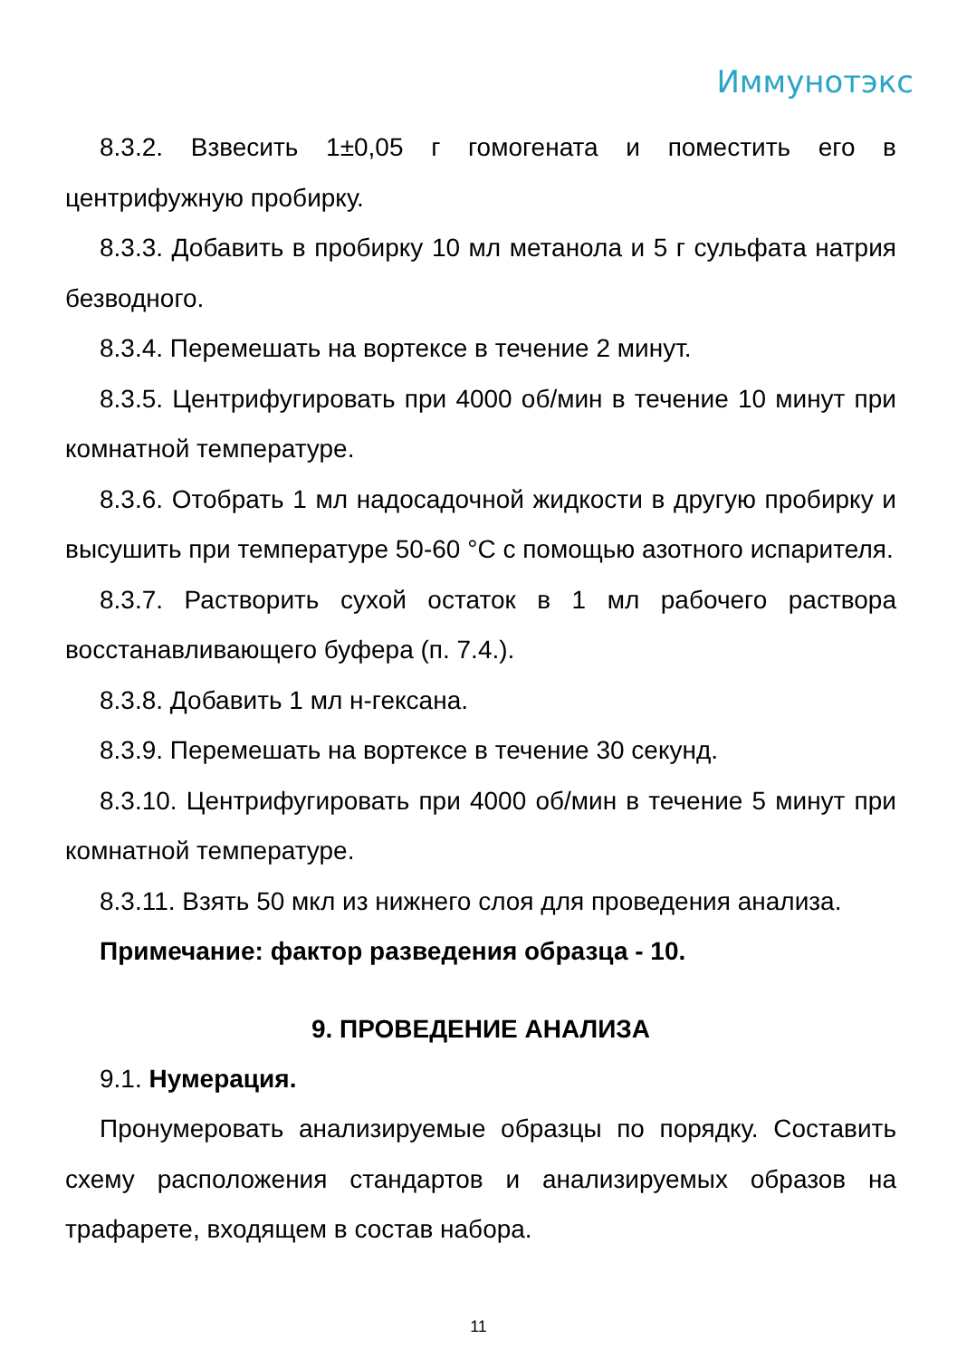Иммунотэкс
8.3.2. Взвесить 1±0,05 г гомогената и поместить его в центрифужную пробирку.
8.3.3. Добавить в пробирку 10 мл метанола и 5 г сульфата натрия безводного.
8.3.4. Перемешать на вортексе в течение 2 минут.
8.3.5. Центрифугировать при 4000 об/мин в течение 10 минут при комнатной температуре.
8.3.6. Отобрать 1 мл надосадочной жидкости в другую пробирку и высушить при температуре 50-60 °С с помощью азотного испарителя.
8.3.7. Растворить сухой остаток в 1 мл рабочего раствора восстанавливающего буфера (п. 7.4.).
8.3.8. Добавить 1 мл н-гексана.
8.3.9. Перемешать на вортексе в течение 30 секунд.
8.3.10. Центрифугировать при 4000 об/мин в течение 5 минут при комнатной температуре.
8.3.11. Взять 50 мкл из нижнего слоя для проведения анализа.
Примечание: фактор разведения образца - 10.
9. ПРОВЕДЕНИЕ АНАЛИЗА
9.1. Нумерация.
Пронумеровать анализируемые образцы по порядку. Составить схему расположения стандартов и анализируемых образов на трафарете, входящем в состав набора.
11